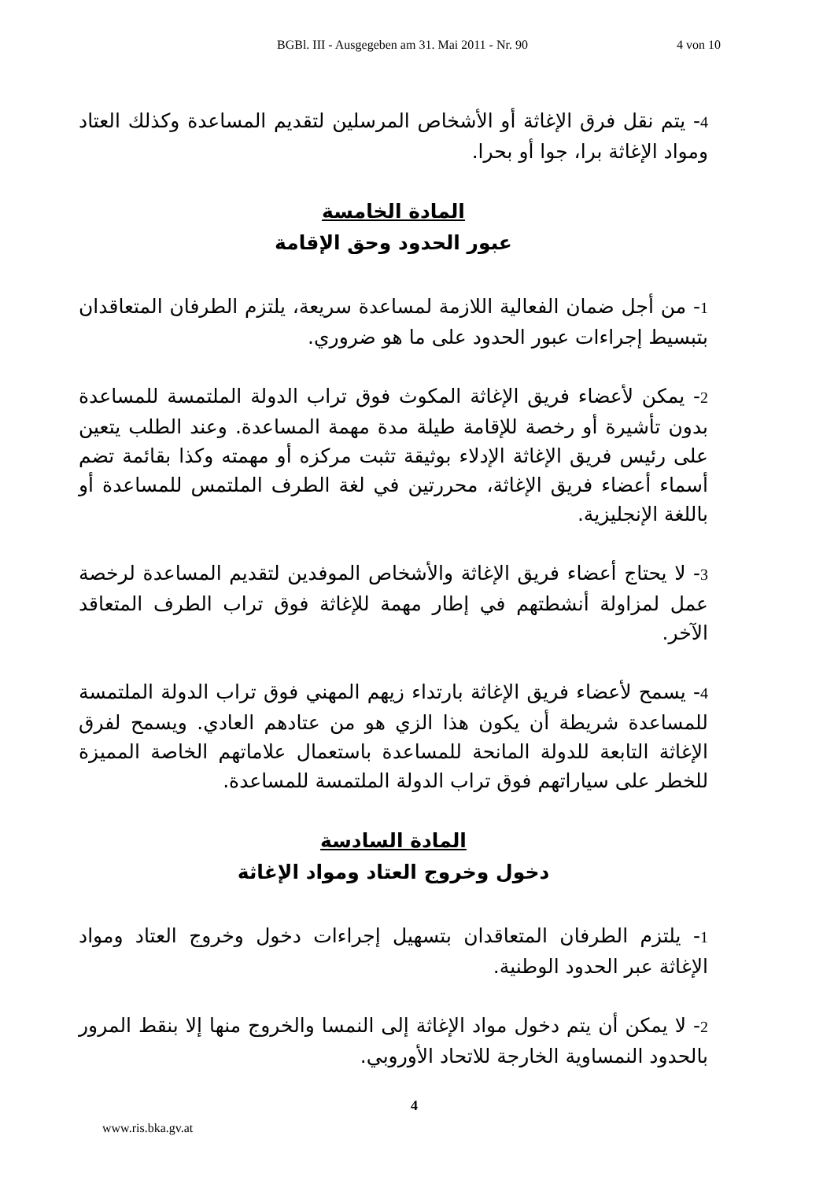BGBl. III - Ausgegeben am 31. Mai 2011 - Nr. 90 4 von 10
4- يتم نقل فرق الإغاثة أو الأشخاص المرسلين لتقديم المساعدة وكذلك العتاد ومواد الإغاثة برا، جوا أو بحرا.
المادة الخامسة
عبور الحدود وحق الإقامة
1- من أجل ضمان الفعالية اللازمة لمساعدة سريعة، يلتزم الطرفان المتعاقدان بتبسيط إجراءات عبور الحدود على ما هو ضروري.
2- يمكن لأعضاء فريق الإغاثة المكوث فوق تراب الدولة الملتمسة للمساعدة بدون تأشيرة أو رخصة للإقامة طيلة مدة مهمة المساعدة. وعند الطلب يتعين على رئيس فريق الإغاثة الإدلاء بوثيقة تثبت مركزه أو مهمته وكذا بقائمة تضم أسماء أعضاء فريق الإغاثة، محررتين في لغة الطرف الملتمس للمساعدة أو باللغة الإنجليزية.
3- لا يحتاج أعضاء فريق الإغاثة والأشخاص الموفدين لتقديم المساعدة لرخصة عمل لمزاولة أنشطتهم في إطار مهمة للإغاثة فوق تراب الطرف المتعاقد الآخر.
4- يسمح لأعضاء فريق الإغاثة بارتداء زيهم المهني فوق تراب الدولة الملتمسة للمساعدة شريطة أن يكون هذا الزي هو من عتادهم العادي. ويسمح لفرق الإغاثة التابعة للدولة المانحة للمساعدة باستعمال علاماتهم الخاصة المميزة للخطر على سياراتهم فوق تراب الدولة الملتمسة للمساعدة.
المادة السادسة
دخول وخروج العتاد ومواد الإغاثة
1- يلتزم الطرفان المتعاقدان بتسهيل إجراءات دخول وخروج العتاد ومواد الإغاثة عبر الحدود الوطنية.
2- لا يمكن أن يتم دخول مواد الإغاثة إلى النمسا والخروج منها إلا بنقط المرور بالحدود النمساوية الخارجة للاتحاد الأوروبي.
4
www.ris.bka.gv.at